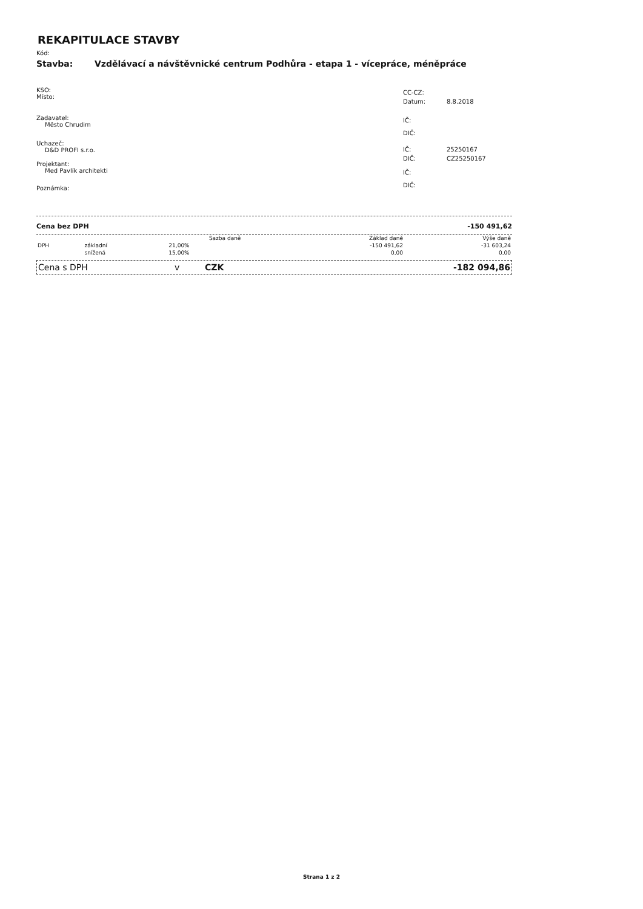REKAPITULACE STAVBY
Kód:
Stavba: Vzdělávací a návštěvnické centrum Podhůra - etapa 1 - vícepráce, méněpráce
KSO:
Místo:
Zadavatel:
Město Chrudim
Uchazeč:
D&D PROFI s.r.o.
Projektant:
Med Pavlík architekti
Poznámka:
CC-CZ:
Datum: 8.8.2018
IČ:
DIČ:
IČ: 25250167
DIČ: CZ25250167
IČ:
DIČ:
Cena bez DPH -150 491,62
| | | Sazba daně | Základ daně | Výše daně |
| --- | --- | --- | --- | --- |
| DPH | základní | 21,00% | -150 491,62 | -31 603,24 |
| | snížená | 15,00% | 0,00 | 0,00 |
Cena s DPH v CZK -182 094,86
Strana 1 z 2